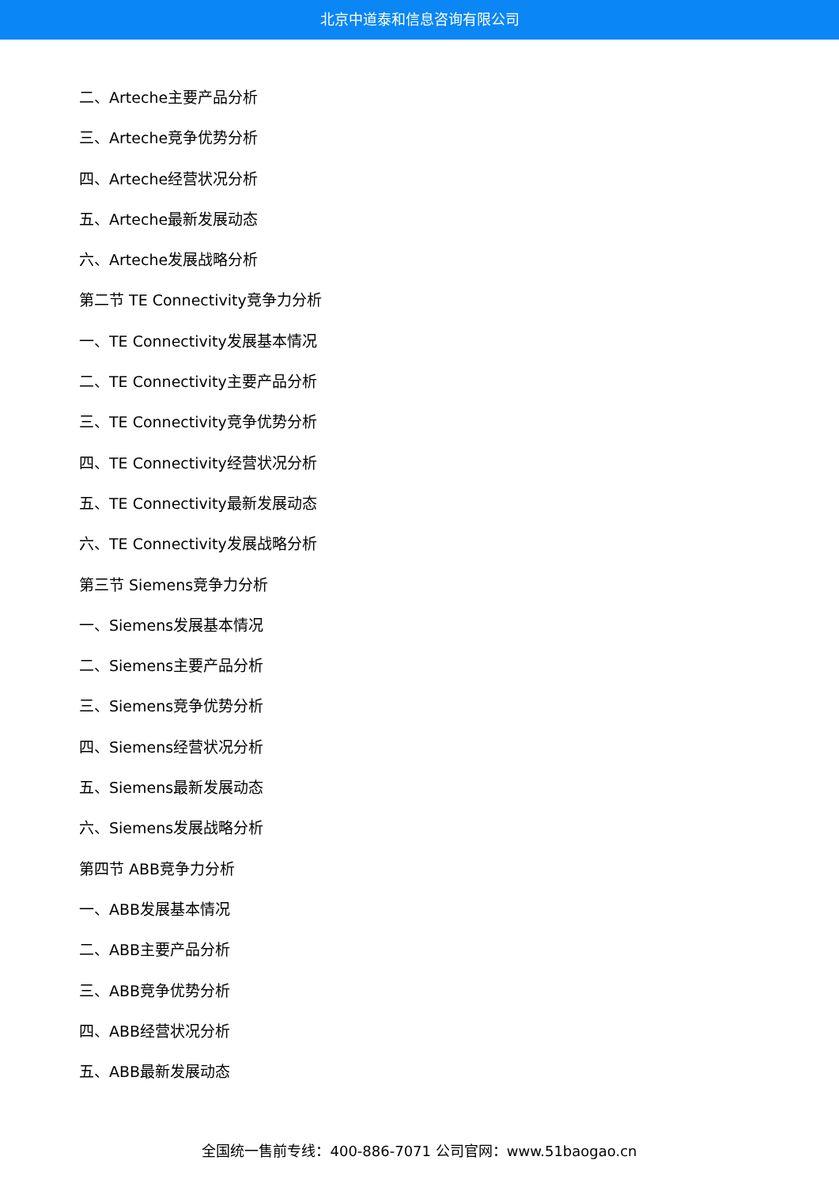北京中道泰和信息咨询有限公司
二、Arteche主要产品分析
三、Arteche竞争优势分析
四、Arteche经营状况分析
五、Arteche最新发展动态
六、Arteche发展战略分析
第二节 TE Connectivity竞争力分析
一、TE Connectivity发展基本情况
二、TE Connectivity主要产品分析
三、TE Connectivity竞争优势分析
四、TE Connectivity经营状况分析
五、TE Connectivity最新发展动态
六、TE Connectivity发展战略分析
第三节 Siemens竞争力分析
一、Siemens发展基本情况
二、Siemens主要产品分析
三、Siemens竞争优势分析
四、Siemens经营状况分析
五、Siemens最新发展动态
六、Siemens发展战略分析
第四节 ABB竞争力分析
一、ABB发展基本情况
二、ABB主要产品分析
三、ABB竞争优势分析
四、ABB经营状况分析
五、ABB最新发展动态
全国统一售前专线：400-886-7071 公司官网：www.51baogao.cn